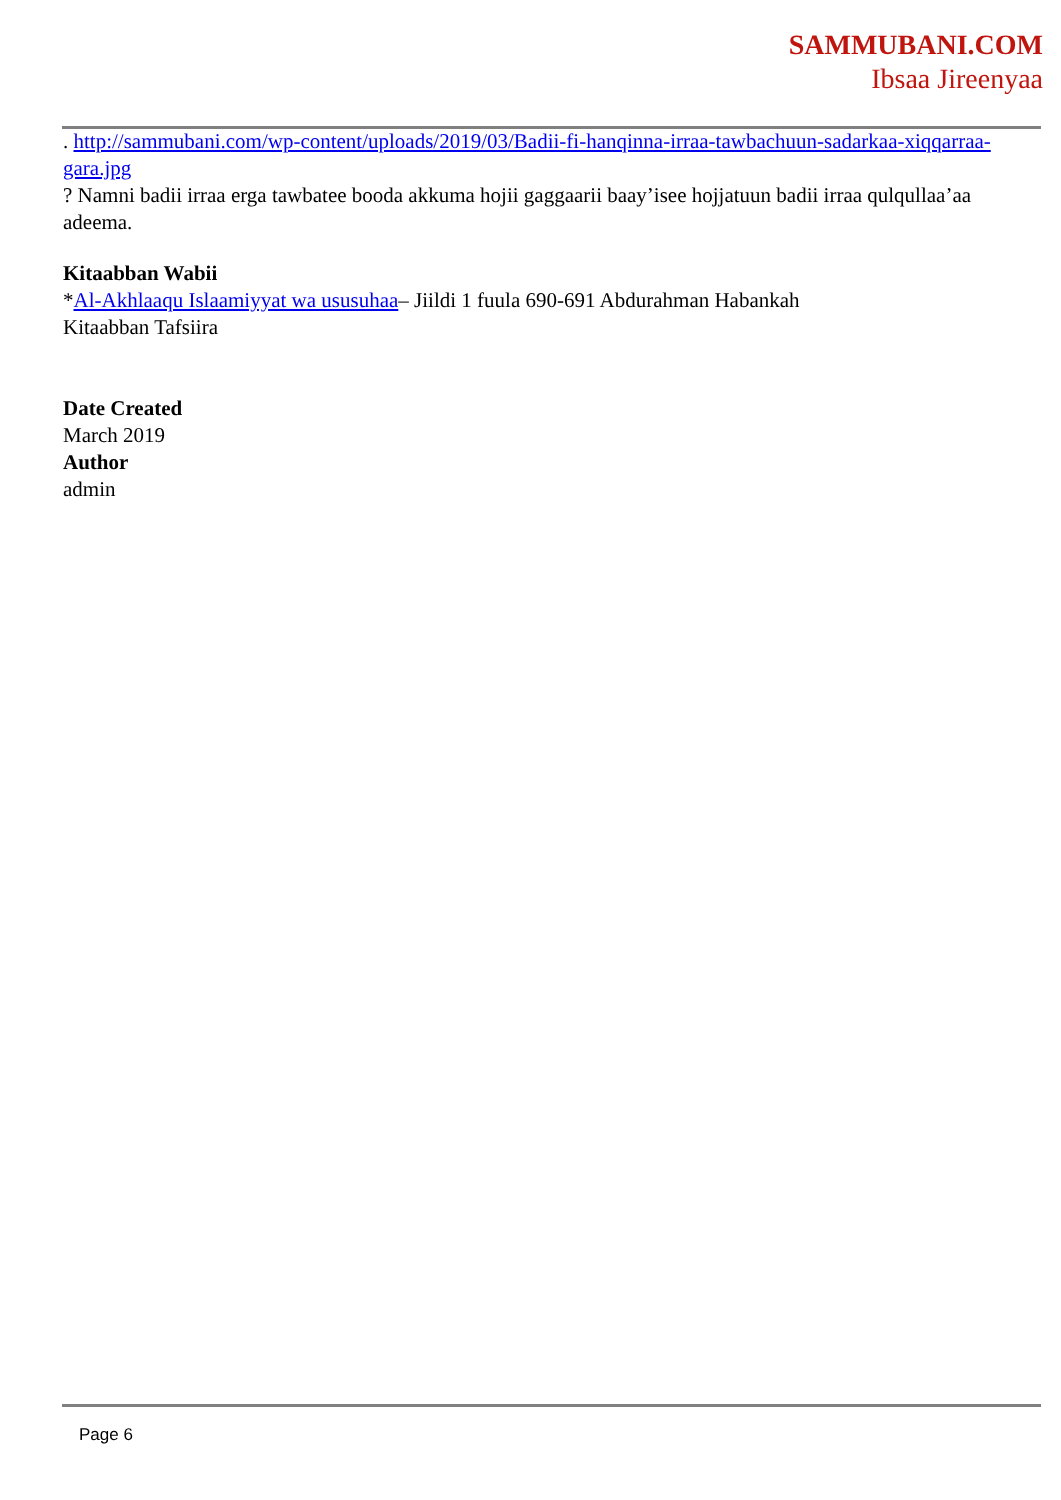SAMMUBANI.COM
Ibsaa Jireenyaa
. http://sammubani.com/wp-content/uploads/2019/03/Badii-fi-hanqinna-irraa-tawbachuun-sadarkaa-xiqqarraa-gara.jpg
? Namni badii irraa erga tawbatee booda akkuma hojii gaggaarii baay’isee hojjatuun badii irraa qulqullaa’aa adeema.
Kitaabban Wabii
*Al-Akhlaaqu Islaamiyyat wa ususuhaa– Jiildi 1 fuula 690-691 Abdurahman Habankah
Kitaabban Tafsiira
Date Created
March 2019
Author
admin
Page 6